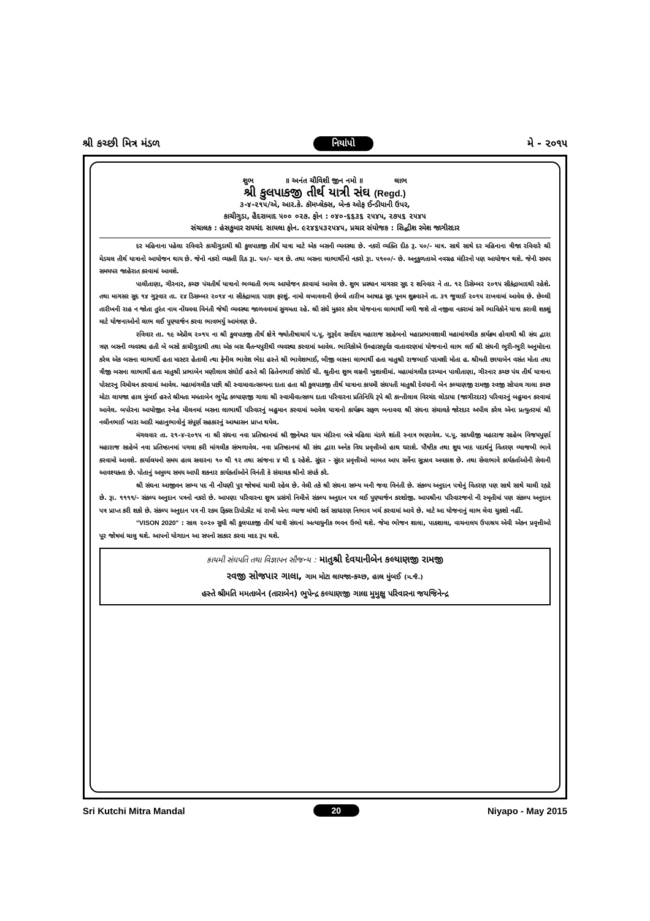શ્રી કચ્છી મિત્ર મંડળ નિયાંપો મે - ૨૦૧૫
શુભ ॥ અનંત ચૌવિશી જીન નમો ॥ લાભ
શ્રી કુલપાકજી તીર્થ યાત્રી સંઘ (Regd.)
૩-૪-૨૧૫/એ, આર.કે. કૉમપ્લેક્સ, બેન્ક ઓફ ઈન્ડીયાની ઉપર,
કાચીગુડા, હૈદરાબાદ ૫૦૦ ૦૨૭. ફોન : ૦૪૦-૬૬૩૬ ૨૫૪૫, ૨૭૫૬ ૨૫૪૫
સંચાલક : હંસકુમાર રાયચંદ સાયલા ફોન. ૯૨૪૬૫૩૨૫૪૫, પ્રચાર સંયોજક : સિદ્ધીશ રમેશ જાગીરદાર
દર મહિનાના પહેલા રવિવારે કાચીગુડાથી શ્રી કુલપાકજી તીર્થ યાત્રા માટે એક બસની વ્યવસ્થા છે. નકરો વ્યક્તિ દીઠ રૂ. ૫૦/- માત્ર. સાથે સાથે દર મહિનાના ત્રીજા રવિવારે શ્રી મેડચલ તીર્થ યાત્રાનો આયોજન થાય છે. જેનો નકરો વ્યક્તી દિઠ રૂા. ૫૦/- માત્ર છે. તથા બસના લાભાર્થીનો નકરો રૂા. ૫૧૦૦/- છે. અનુકુળતાએ નવગ્રહ મંદીરનો પણ આયોજન થશે. જેની સમય સમયપર જાહેરાત કરવામાં આવશે.
પાલીતાણા, ગીરનાર, કચ્છ પંચતીર્થ યાત્રાનો ભવ્યાતી ભવ્ય આયોજન કરવામાં આવેલ છે. શુભ પ્રસ્થાન માગસર સુદ ૨ શનિવાર ને તા. ૧૨ ડિસેમ્બર ૨૦૧૫ સીકંદ્રાબાદથી રહેશે. તથા માગસર સુદ ૧૪ ગુરૂવાર તા. ૨૪ ડિસમ્બર ૨૦૧૪ ના સીકંદ્રાબાદ પાછા ફરશું. નામો લખાવવાની છેલ્લે તારીખ આષાઢ સુદ પૂનમ શુક્રવારને તા. ૩૧ જુલાઈ ૨૦૧૫ રાખવામાં આવેલ છે. છેલ્લી તારીખની રાહ ન જોતા તુરંત નામ નોંધવવા વિનંતી જેથી વ્યવસ્થા જાળવવામાં સુગમતા રહે. શ્રી સંઘે મુકરર કરેલ યોજનાના લાભાર્થી મળી જશે તો નજીવા નકરામાં સર્વે ભાવિકોને યાત્રા કરાવી શકશું માટે યોજનાઓનો લાભ લઈ પુણ્યાર્જન કરવા ભાવભર્યુ આમંત્રણ છે.
રવિવાર તા. ૧૯ એપ્રીલ ૨૦૧૫ ના શ્રી કુલપાકજી તીર્થ ક્ષેત્રે જ્યોતીષાચાર્ય પ.પૂ. ગુરૂદેવ સર્વોદય મહારાજ સાહેબનો મહાપ્રભાવશાલી મહામાંગલીક કાર્યક્રમ હોવાથી શ્રી સંઘ દ્વારા ત્રણ બસની વ્યવસ્થા હતી બે બસો કાચીગુડાથી તથા એક બસ ચૈતન્યપુરીથી વ્યવસ્થા કરવામાં આવેલ. ભાવિકોએ ઉલ્હાસપૂર્વક વાતાવરણમાં યોજનાનો લાભ લઈ શ્રી સંઘની ભુરી-ભુરી અનુમોદના કરેલ એક બસના લાભાર્થી હતા માસ્ટર હેતાલી ત્થા ફેનીલ ભાવેશ ભેદા હસ્તે શ્રી ભાવેશભાઈ, બીજી બસના લાભાર્થી હતા માતુશ્રી રાજબાઈ પદમશી મોતા હ. શ્રીમતી છાયાબેન વસંત મોતા તથા ત્રીજી બસના લાભાર્થી હતા માતુશ્રી પ્રભાબેન મણીલાલ સંઘોઈ હસ્તે શ્રી હિતેનભાઈ સંઘોઈ ચી. શ્રુતીના શુભ લગ્નની ખુશાલીમાં. મહામાંગલીક દરમ્યાન પાલીતાણા, ગીરનાર કચ્છ પંચ તીર્થ યાત્રાના પોસ્ટરનુ વિમોચન કરવામાં આવેલ. મહામાંગલીક પછી શ્રી સ્વામાવાત્સલ્યના દાતા હતા શ્રી કુલપાકજી તીર્થ યાત્રાના કાયમી સંઘપતી માતુશ્રી દેવયાની બેન કલ્યાણજી રામજી રવજી સોપાલ ગાલા કચ્છ મોટા લાયજા હાલ મુંબઈ હસ્તે શ્રીમતા મમતાબેન ભુપેંદ્ર કલ્યાણજી ગાલા શ્રી સ્વામીવાત્સલ્ય દાતા પરિવારના પ્રતિનિધિ રૂપે શ્રી કાન્તીલાલ વિરચંદ લોડાયા (જાગીરદાર) પરિવારનું બહુમાન કરવામાં આવેલ. બપોરના આયોજીત સ્નેહ મીલનમાં બસના લાભાર્થી પરિવારનું બહુમાન કરવામાં આવેલ યાત્રાનો કાર્યક્રમ સફળ બનાવવા શ્રી સંઘના સંચાલકે જોરદાર અપીલ કરેલ એના પ્રત્યુતરમાં શ્રી નલીનભાઈ ખારા આદી મહાનુભાવોનું સંપૂર્ણ સહકારનું આશ્વાસન પ્રાપ્ત થયેલ.
મંગલવાર તા. ૨૧-૪-૨૦૧૫ ના શ્રી સંઘના નવા પ્રતિષ્ઠાનમાં શ્રી જીનેશ્વર ધામ મંદીરના બન્ને મહિલા મંડળે શાંતી સ્નાત્ર ભણાવેલ. પ.પૂ. સાધ્વીજી મહારાજ સાહેબ વિજયપુર્ણા મહારાજ સાહેબે નવા પ્રતિષ્ઠાનમાં પગલા કરી માંગલીક સંભળાવેલ. નવા પ્રતિષ્ઠાનમાં શ્રી સંઘ દ્વારા અનેક વિધ પ્રવૃત્તીઓ હાથ ધરાશે. પૌષ્ટીક તથા શુધ ખાદ પદાર્થનું વિતરણ વ્યાજબી ભાવે કરવામો આવશે. કાર્યાલયનો સમય હાલ સવારના ૧૦ થી ૧૨ તથા સાંજના ૪ થી ૬ રહેશે. સુંદર - સુંદર પ્રવૃત્તીઓ બાબત આપ સર્વેના સુઝાવ અવકાશ છે. તથા સેવાભાવે કાર્યકર્તાઓની સેવાની આવશ્યક્તા છે. પોતાનું અમુલ્ય સમય આપી શકનાર કાર્યકર્તાઓને વિનંતી કે સંચાલક શ્રીનો સંપર્ક કરે.
શ્રી સંઘના આજીવન સભ્ય પદ ની નોંધણી પુર જોષમાં ચાલી રહેલ છે. વેલી તકે શ્રી સંઘના સભ્ય બની જવા વિનંતી છે. સંકલ્પ અનુદાન પત્રોનું વિતરણ પણ સાથે સાથે ચાલી રહ્યો છે. રૂા. ૧૧૧૧/- સંકલ્પ અનુદાન પત્રનો નકરો છે. આપણા પરિવારના શુભ પ્રસંગો નિમીત્તે સંકલ્પ અનુદાન પત્ર લઈ પુણ્યાર્જન કરશોજી. આપશ્રીના પરિવારજનો ની સ્મૃતીમાં પણ સંકલ્પ અનુદાન પત્ર પ્રાપ્ત કરી શકો છે. સંકલ્પ અનુદાન પત્ર ની રકમ ફિક્સ ડિપોઝીટ માં રાખી એના વ્યાજ માંથી સર્વ સાધારણ નિભાવ ખર્ચ કરવામાં આવે છે. માટે આ યોજનાનું લાભ લેવા ચુકશો નહીં.
"VISON 2020" : સાલ ૨૦૨૦ સુધી શ્રી કુલપાકજી તીર્થ યાત્રી સંઘનાં અત્યાધુનીક ભવન ઉભો થશે. જેમા ભોજન શાલા, પાઠશાલા, વાચનાલય ઉપાશ્રય એવી એકન પ્રવૃત્તીઓ પૂર જોષમાં ચાલુ થશે. આપનો યોગદાન આ સપનો સાકાર કરવા મદદ રૂપ થશે.
કાયમી સંઘપતિ તથા વિજ્ઞાપન સૌજન્ય : માતુશ્રી દેવયાનીબેન કલ્યાણજી રામજી
રવજી સોજપાર ગાલા, ગામ મોટા લાયજા-કચ્છ, હાલ મુંબઈ (મ.જૈ.)
હસ્તે શ્રીમતિ મમતાબેન (તારાબેન) ભુપેન્દ્ર કલ્યાણજી ગાલા મુમુક્ષુ પરિવારના જયજિનેન્દ્ર
Sri Kutchi Mitra Mandal 20 Niyapo - May 2015